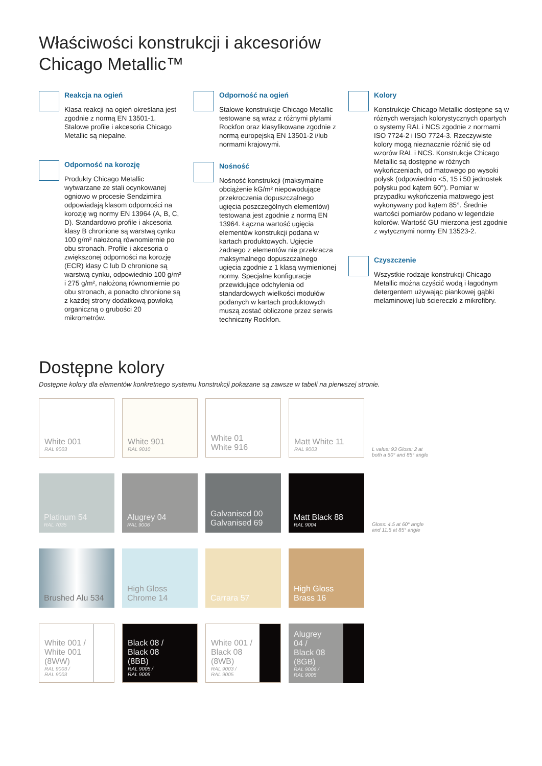Właściwości konstrukcji i akcesoriów
Chicago Metallic™
Reakcja na ogień
Klasa reakcji na ogień określana jest zgodnie z normą EN 13501-1. Stalowe profile i akcesoria Chicago Metallic są niepalne.
Odporność na korozję
Produkty Chicago Metallic wytwarzane ze stali ocynkowanej ogniowo w procesie Sendzimira odpowiadają klasom odporności na korozję wg normy EN 13964 (A, B, C, D). Standardowo profile i akcesoria klasy B chronione są warstwą cynku 100 g/m² nałożoną równomiernie po obu stronach. Profile i akcesoria o zwiększonej odporności na korozję (ECR) klasy C lub D chronione są warstwą cynku, odpowiednio 100 g/m² i 275 g/m², nałożoną równomiernie po obu stronach, a ponadto chronione są z każdej strony dodatkową powłoką organiczną o grubości 20 mikrometrów.
Odporność na ogień
Stalowe konstrukcje Chicago Metallic testowane są wraz z różnymi płytami Rockfon oraz klasyfikowane zgodnie z normą europejską EN 13501-2 i/lub normami krajowymi.
Nośność
Nośność konstrukcji (maksymalne obciążenie kG/m² niepowodujące przekroczenia dopuszczalnego ugięcia poszczególnych elementów) testowana jest zgodnie z normą EN 13964. Łączna wartość ugięcia elementów konstrukcji podana w kartach produktowych. Ugięcie żadnego z elementów nie przekracza maksymalnego dopuszczalnego ugięcia zgodnie z 1 klasą wymienionej normy. Specjalne konfiguracje przewidujące odchylenia od standardowych wielkości modułów podanych w kartach produktowych muszą zostać obliczone przez serwis techniczny Rockfon.
Kolory
Konstrukcje Chicago Metallic dostępne są w różnych wersjach kolorystycznych opartych o systemy RAL i NCS zgodnie z normami ISO 7724-2 i ISO 7724-3. Rzeczywiste kolory mogą nieznacznie różnić się od wzorów RAL i NCS. Konstrukcje Chicago Metallic są dostępne w różnych wykończeniach, od matowego po wysoki połysk (odpowiednio <5, 15 i 50 jednostek połysku pod kątem 60°). Pomiar w przypadku wykończenia matowego jest wykonywany pod kątem 85°. Średnie wartości pomiarów podano w legendzie kolorów. Wartość GU mierzona jest zgodnie z wytycznymi normy EN 13523-2.
Czyszczenie
Wszystkie rodzaje konstrukcji Chicago Metallic można czyścić wodą i łagodnym detergentem używając piankowej gąbki melaminowej lub ściereczki z mikrofibry.
Dostępne kolory
Dostępne kolory dla elementów konkretnego systemu konstrukcji pokazane są zawsze w tabeli na pierwszej stronie.
White 001
RAL 9003
White 901
RAL 9010
White 01
White 916
Matt White 11
RAL 9003
L value: 93 Gloss: 2 at
both a 60° and 85° angle
Platinum 54
RAL 7035
Alugrey 04
RAL 9006
Galvanised 00
Galvanised 69
Matt Black 88
RAL 9004
Gloss: 4.5 at 60° angle
and 11.5 at 85° angle
Brushed Alu 534
High Gloss
Chrome 14
Carrara 57
High Gloss
Brass 16
White 001 /
White 001
(8WW)
RAL 9003 /
RAL 9003
Black 08 /
Black 08
(8BB)
RAL 9005 /
RAL 9005
White 001 /
Black 08
(8WB)
RAL 9003 /
RAL 9005
Alugrey
04 /
Black 08
(8GB)
RAL 9006 /
RAL 9005